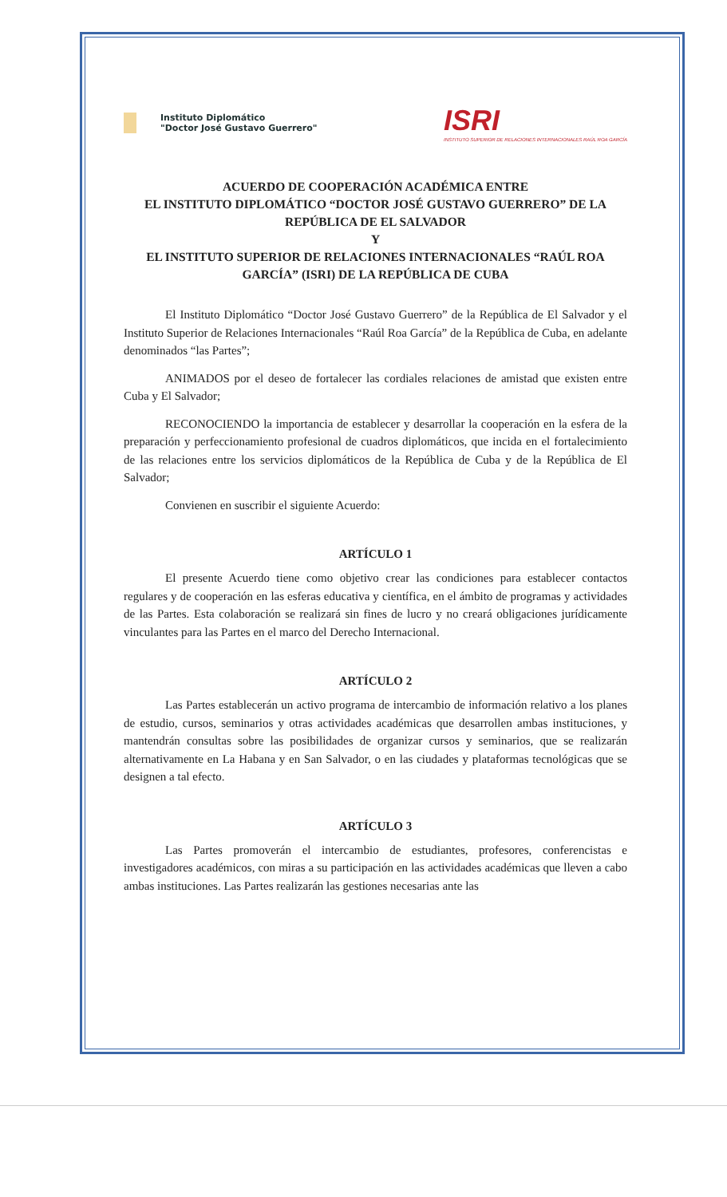Instituto Diplomático
"Doctor José Gustavo Guerrero"
ISRI
INSTITUTO SUPERIOR DE RELACIONES INTERNACIONALES RAÚL ROA GARCÍA
ACUERDO DE COOPERACIÓN ACADÉMICA ENTRE
EL INSTITUTO DIPLOMÁTICO “DOCTOR JOSÉ GUSTAVO GUERRERO” DE LA REPÚBLICA DE EL SALVADOR
Y
EL INSTITUTO SUPERIOR DE RELACIONES INTERNACIONALES “RAÚL ROA GARCÍA” (ISRI) DE LA REPÚBLICA DE CUBA
El Instituto Diplomático “Doctor José Gustavo Guerrero” de la República de El Salvador y el Instituto Superior de Relaciones Internacionales “Raúl Roa García” de la República de Cuba, en adelante denominados “las Partes”;
ANIMADOS por el deseo de fortalecer las cordiales relaciones de amistad que existen entre Cuba y El Salvador;
RECONOCIENDO la importancia de establecer y desarrollar la cooperación en la esfera de la preparación y perfeccionamiento profesional de cuadros diplomáticos, que incida en el fortalecimiento de las relaciones entre los servicios diplomáticos de la República de Cuba y de la República de El Salvador;
Convienen en suscribir el siguiente Acuerdo:
ARTÍCULO 1
El presente Acuerdo tiene como objetivo crear las condiciones para establecer contactos regulares y de cooperación en las esferas educativa y científica, en el ámbito de programas y actividades de las Partes. Esta colaboración se realizará sin fines de lucro y no creará obligaciones jurídicamente vinculantes para las Partes en el marco del Derecho Internacional.
ARTÍCULO 2
Las Partes establecerán un activo programa de intercambio de información relativo a los planes de estudio, cursos, seminarios y otras actividades académicas que desarrollen ambas instituciones, y mantendrán consultas sobre las posibilidades de organizar cursos y seminarios, que se realizarán alternativamente en La Habana y en San Salvador, o en las ciudades y plataformas tecnológicas que se designen a tal efecto.
ARTÍCULO 3
Las Partes promoverán el intercambio de estudiantes, profesores, conferencistas e investigadores académicos, con miras a su participación en las actividades académicas que lleven a cabo ambas instituciones. Las Partes realizarán las gestiones necesarias ante las